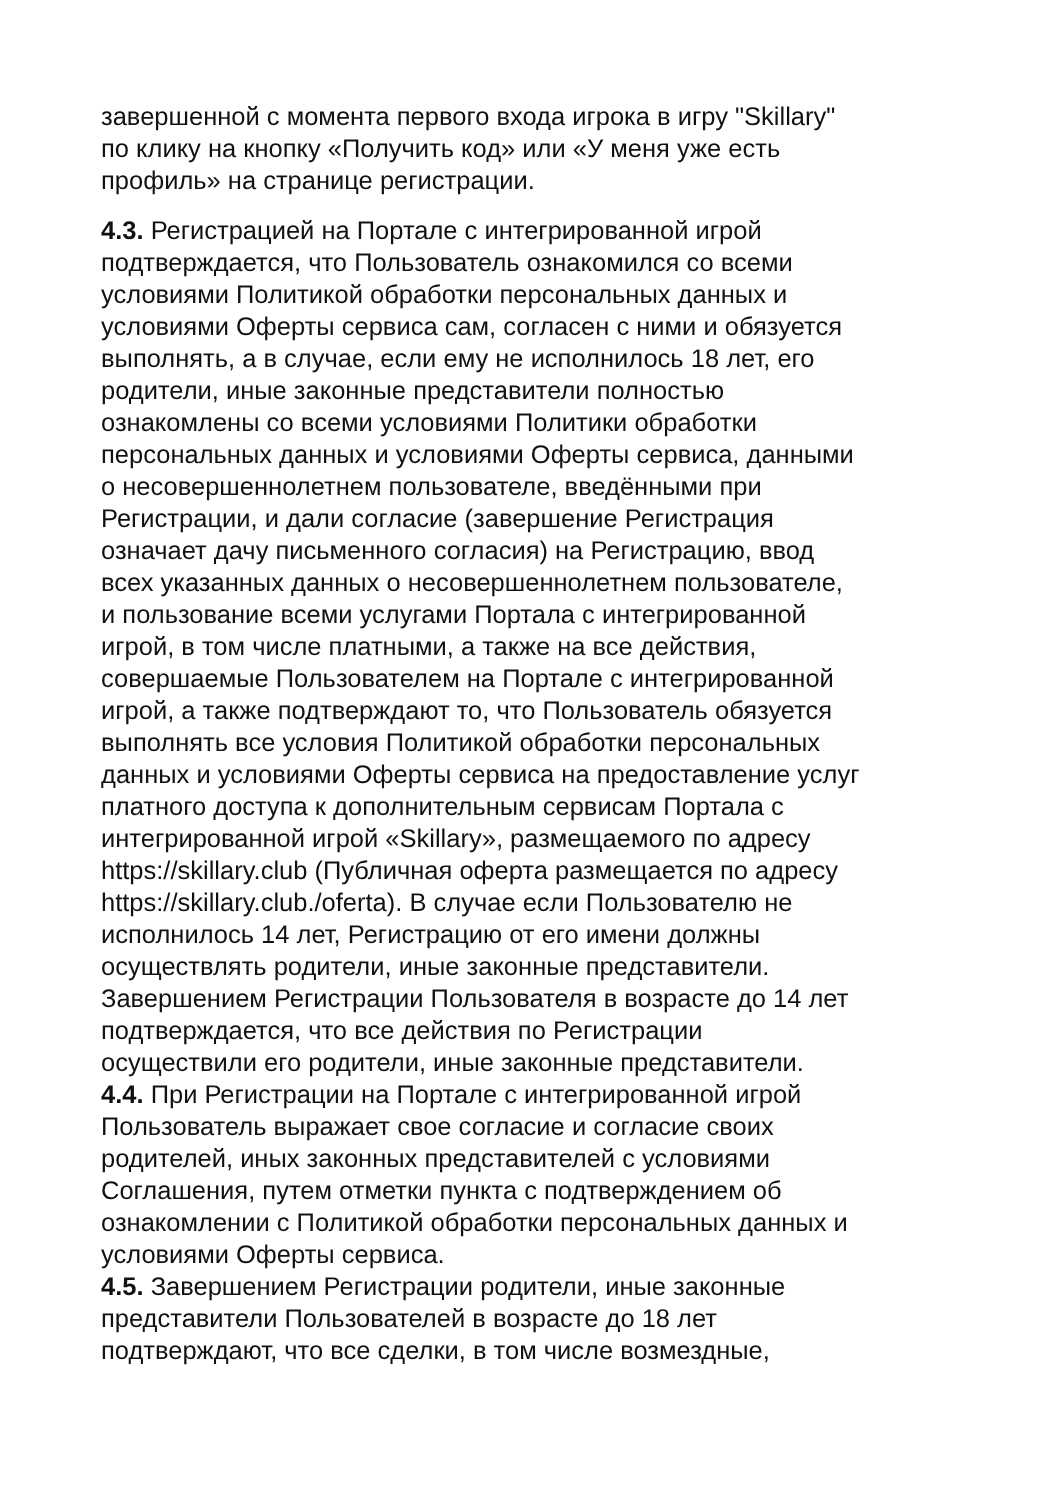завершенной с момента первого входа игрока в игру "Skillary" по клику на кнопку «Получить код» или «У меня уже есть профиль» на странице регистрации.
4.3. Регистрацией на Портале с интегрированной игрой подтверждается, что Пользователь ознакомился со всеми условиями Политикой обработки персональных данных и условиями Оферты сервиса сам, согласен с ними и обязуется выполнять, а в случае, если ему не исполнилось 18 лет, его родители, иные законные представители полностью ознакомлены со всеми условиями Политики обработки персональных данных и условиями Оферты сервиса, данными о несовершеннолетнем пользователе, введёнными при Регистрации, и дали согласие (завершение Регистрация означает дачу письменного согласия) на Регистрацию, ввод всех указанных данных о несовершеннолетнем пользователе, и пользование всеми услугами Портала с интегрированной игрой, в том числе платными, а также на все действия, совершаемые Пользователем на Портале с интегрированной игрой, а также подтверждают то, что Пользователь обязуется выполнять все условия Политикой обработки персональных данных и условиями Оферты сервиса на предоставление услуг платного доступа к дополнительным сервисам Портала с интегрированной игрой «Skillary», размещаемого по адресу https://skillary.club (Публичная оферта размещается по адресу https://skillary.club./oferta). В случае если Пользователю не исполнилось 14 лет, Регистрацию от его имени должны осуществлять родители, иные законные представители. Завершением Регистрации Пользователя в возрасте до 14 лет подтверждается, что все действия по Регистрации осуществили его родители, иные законные представители.
4.4. При Регистрации на Портале с интегрированной игрой Пользователь выражает свое согласие и согласие своих родителей, иных законных представителей с условиями Соглашения, путем отметки пункта с подтверждением об ознакомлении с Политикой обработки персональных данных и условиями Оферты сервиса.
4.5. Завершением Регистрации родители, иные законные представители Пользователей в возрасте до 18 лет подтверждают, что все сделки, в том числе возмездные,